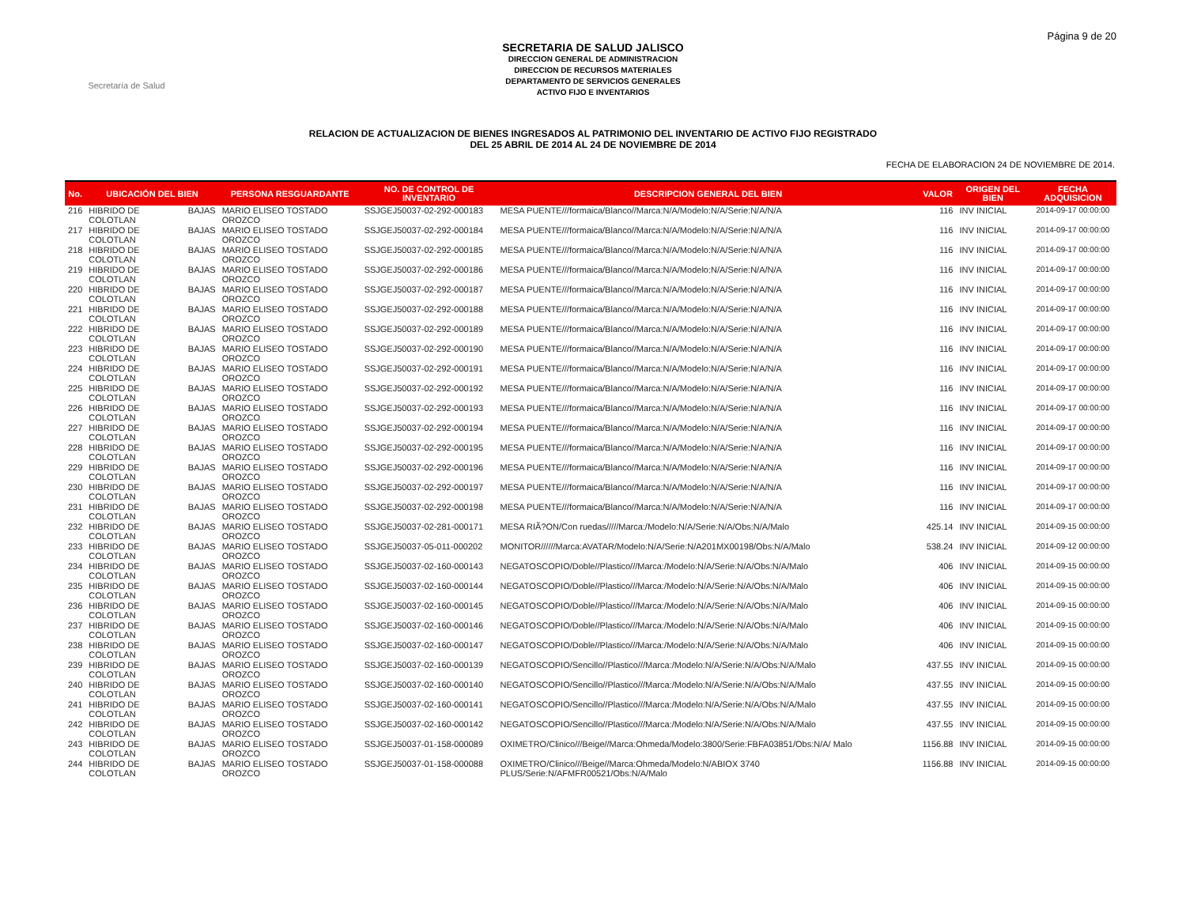Página 9 de 20
Secretaría de Salud
SECRETARIA DE SALUD JALISCO
DIRECCION GENERAL DE ADMINISTRACION
DIRECCION DE RECURSOS MATERIALES
DEPARTAMENTO DE SERVICIOS GENERALES
ACTIVO FIJO E INVENTARIOS
RELACION DE ACTUALIZACION DE BIENES INGRESADOS AL PATRIMONIO DEL INVENTARIO DE ACTIVO FIJO REGISTRADO
DEL 25 ABRIL DE 2014 AL 24 DE NOVIEMBRE DE 2014
FECHA DE ELABORACION 24 DE NOVIEMBRE DE 2014.
| No. | UBICACIÓN DEL BIEN | | PERSONA RESGUARDANTE | NO. DE CONTROL DE INVENTARIO | DESCRIPCION GENERAL DEL BIEN | VALOR | ORIGEN DEL BIEN | FECHA ADQUISICION |
| --- | --- | --- | --- | --- | --- | --- | --- | --- |
| 216 | HIBRIDO DE COLOTLAN | BAJAS | MARIO ELISEO TOSTADO OROZCO | SSJGEJ50037-02-292-000183 | MESA PUENTE///formaica/Blanco//Marca:N/A/Modelo:N/A/Serie:N/A/N/A | 116 | INV INICIAL | 2014-09-17 00:00:00 |
| 217 | HIBRIDO DE COLOTLAN | BAJAS | MARIO ELISEO TOSTADO OROZCO | SSJGEJ50037-02-292-000184 | MESA PUENTE///formaica/Blanco//Marca:N/A/Modelo:N/A/Serie:N/A/N/A | 116 | INV INICIAL | 2014-09-17 00:00:00 |
| 218 | HIBRIDO DE COLOTLAN | BAJAS | MARIO ELISEO TOSTADO OROZCO | SSJGEJ50037-02-292-000185 | MESA PUENTE///formaica/Blanco//Marca:N/A/Modelo:N/A/Serie:N/A/N/A | 116 | INV INICIAL | 2014-09-17 00:00:00 |
| 219 | HIBRIDO DE COLOTLAN | BAJAS | MARIO ELISEO TOSTADO OROZCO | SSJGEJ50037-02-292-000186 | MESA PUENTE///formaica/Blanco//Marca:N/A/Modelo:N/A/Serie:N/A/N/A | 116 | INV INICIAL | 2014-09-17 00:00:00 |
| 220 | HIBRIDO DE COLOTLAN | BAJAS | MARIO ELISEO TOSTADO OROZCO | SSJGEJ50037-02-292-000187 | MESA PUENTE///formaica/Blanco//Marca:N/A/Modelo:N/A/Serie:N/A/N/A | 116 | INV INICIAL | 2014-09-17 00:00:00 |
| 221 | HIBRIDO DE COLOTLAN | BAJAS | MARIO ELISEO TOSTADO OROZCO | SSJGEJ50037-02-292-000188 | MESA PUENTE///formaica/Blanco//Marca:N/A/Modelo:N/A/Serie:N/A/N/A | 116 | INV INICIAL | 2014-09-17 00:00:00 |
| 222 | HIBRIDO DE COLOTLAN | BAJAS | MARIO ELISEO TOSTADO OROZCO | SSJGEJ50037-02-292-000189 | MESA PUENTE///formaica/Blanco//Marca:N/A/Modelo:N/A/Serie:N/A/N/A | 116 | INV INICIAL | 2014-09-17 00:00:00 |
| 223 | HIBRIDO DE COLOTLAN | BAJAS | MARIO ELISEO TOSTADO OROZCO | SSJGEJ50037-02-292-000190 | MESA PUENTE///formaica/Blanco//Marca:N/A/Modelo:N/A/Serie:N/A/N/A | 116 | INV INICIAL | 2014-09-17 00:00:00 |
| 224 | HIBRIDO DE COLOTLAN | BAJAS | MARIO ELISEO TOSTADO OROZCO | SSJGEJ50037-02-292-000191 | MESA PUENTE///formaica/Blanco//Marca:N/A/Modelo:N/A/Serie:N/A/N/A | 116 | INV INICIAL | 2014-09-17 00:00:00 |
| 225 | HIBRIDO DE COLOTLAN | BAJAS | MARIO ELISEO TOSTADO OROZCO | SSJGEJ50037-02-292-000192 | MESA PUENTE///formaica/Blanco//Marca:N/A/Modelo:N/A/Serie:N/A/N/A | 116 | INV INICIAL | 2014-09-17 00:00:00 |
| 226 | HIBRIDO DE COLOTLAN | BAJAS | MARIO ELISEO TOSTADO OROZCO | SSJGEJ50037-02-292-000193 | MESA PUENTE///formaica/Blanco//Marca:N/A/Modelo:N/A/Serie:N/A/N/A | 116 | INV INICIAL | 2014-09-17 00:00:00 |
| 227 | HIBRIDO DE COLOTLAN | BAJAS | MARIO ELISEO TOSTADO OROZCO | SSJGEJ50037-02-292-000194 | MESA PUENTE///formaica/Blanco//Marca:N/A/Modelo:N/A/Serie:N/A/N/A | 116 | INV INICIAL | 2014-09-17 00:00:00 |
| 228 | HIBRIDO DE COLOTLAN | BAJAS | MARIO ELISEO TOSTADO OROZCO | SSJGEJ50037-02-292-000195 | MESA PUENTE///formaica/Blanco//Marca:N/A/Modelo:N/A/Serie:N/A/N/A | 116 | INV INICIAL | 2014-09-17 00:00:00 |
| 229 | HIBRIDO DE COLOTLAN | BAJAS | MARIO ELISEO TOSTADO OROZCO | SSJGEJ50037-02-292-000196 | MESA PUENTE///formaica/Blanco//Marca:N/A/Modelo:N/A/Serie:N/A/N/A | 116 | INV INICIAL | 2014-09-17 00:00:00 |
| 230 | HIBRIDO DE COLOTLAN | BAJAS | MARIO ELISEO TOSTADO OROZCO | SSJGEJ50037-02-292-000197 | MESA PUENTE///formaica/Blanco//Marca:N/A/Modelo:N/A/Serie:N/A/N/A | 116 | INV INICIAL | 2014-09-17 00:00:00 |
| 231 | HIBRIDO DE COLOTLAN | BAJAS | MARIO ELISEO TOSTADO OROZCO | SSJGEJ50037-02-292-000198 | MESA PUENTE///formaica/Blanco//Marca:N/A/Modelo:N/A/Serie:N/A/N/A | 116 | INV INICIAL | 2014-09-17 00:00:00 |
| 232 | HIBRIDO DE COLOTLAN | BAJAS | MARIO ELISEO TOSTADO OROZCO | SSJGEJ50037-02-281-000171 | MESA RIÃ?ON/Con ruedas/////Marca:/Modelo:N/A/Serie:N/A/Obs:N/A/Malo | 425.14 | INV INICIAL | 2014-09-15 00:00:00 |
| 233 | HIBRIDO DE COLOTLAN | BAJAS | MARIO ELISEO TOSTADO OROZCO | SSJGEJ50037-05-011-000202 | MONITOR//////Marca:AVATAR/Modelo:N/A/Serie:N/A201MX00198/Obs:N/A/Malo | 538.24 | INV INICIAL | 2014-09-12 00:00:00 |
| 234 | HIBRIDO DE COLOTLAN | BAJAS | MARIO ELISEO TOSTADO OROZCO | SSJGEJ50037-02-160-000143 | NEGATOSCOPIO/Doble//Plastico///Marca:/Modelo:N/A/Serie:N/A/Obs:N/A/Malo | 406 | INV INICIAL | 2014-09-15 00:00:00 |
| 235 | HIBRIDO DE COLOTLAN | BAJAS | MARIO ELISEO TOSTADO OROZCO | SSJGEJ50037-02-160-000144 | NEGATOSCOPIO/Doble//Plastico///Marca:/Modelo:N/A/Serie:N/A/Obs:N/A/Malo | 406 | INV INICIAL | 2014-09-15 00:00:00 |
| 236 | HIBRIDO DE COLOTLAN | BAJAS | MARIO ELISEO TOSTADO OROZCO | SSJGEJ50037-02-160-000145 | NEGATOSCOPIO/Doble//Plastico///Marca:/Modelo:N/A/Serie:N/A/Obs:N/A/Malo | 406 | INV INICIAL | 2014-09-15 00:00:00 |
| 237 | HIBRIDO DE COLOTLAN | BAJAS | MARIO ELISEO TOSTADO OROZCO | SSJGEJ50037-02-160-000146 | NEGATOSCOPIO/Doble//Plastico///Marca:/Modelo:N/A/Serie:N/A/Obs:N/A/Malo | 406 | INV INICIAL | 2014-09-15 00:00:00 |
| 238 | HIBRIDO DE COLOTLAN | BAJAS | MARIO ELISEO TOSTADO OROZCO | SSJGEJ50037-02-160-000147 | NEGATOSCOPIO/Doble//Plastico///Marca:/Modelo:N/A/Serie:N/A/Obs:N/A/Malo | 406 | INV INICIAL | 2014-09-15 00:00:00 |
| 239 | HIBRIDO DE COLOTLAN | BAJAS | MARIO ELISEO TOSTADO OROZCO | SSJGEJ50037-02-160-000139 | NEGATOSCOPIO/Sencillo//Plastico///Marca:/Modelo:N/A/Serie:N/A/Obs:N/A/Malo | 437.55 | INV INICIAL | 2014-09-15 00:00:00 |
| 240 | HIBRIDO DE COLOTLAN | BAJAS | MARIO ELISEO TOSTADO OROZCO | SSJGEJ50037-02-160-000140 | NEGATOSCOPIO/Sencillo//Plastico///Marca:/Modelo:N/A/Serie:N/A/Obs:N/A/Malo | 437.55 | INV INICIAL | 2014-09-15 00:00:00 |
| 241 | HIBRIDO DE COLOTLAN | BAJAS | MARIO ELISEO TOSTADO OROZCO | SSJGEJ50037-02-160-000141 | NEGATOSCOPIO/Sencillo//Plastico///Marca:/Modelo:N/A/Serie:N/A/Obs:N/A/Malo | 437.55 | INV INICIAL | 2014-09-15 00:00:00 |
| 242 | HIBRIDO DE COLOTLAN | BAJAS | MARIO ELISEO TOSTADO OROZCO | SSJGEJ50037-02-160-000142 | NEGATOSCOPIO/Sencillo//Plastico///Marca:/Modelo:N/A/Serie:N/A/Obs:N/A/Malo | 437.55 | INV INICIAL | 2014-09-15 00:00:00 |
| 243 | HIBRIDO DE COLOTLAN | BAJAS | MARIO ELISEO TOSTADO OROZCO | SSJGEJ50037-01-158-000089 | OXIMETRO/Clinico///Beige//Marca:Ohmeda/Modelo:3800/Serie:FBFA03851/Obs:N/A/ Malo | 1156.88 | INV INICIAL | 2014-09-15 00:00:00 |
| 244 | HIBRIDO DE COLOTLAN | BAJAS | MARIO ELISEO TOSTADO OROZCO | SSJGEJ50037-01-158-000088 | OXIMETRO/Clinico///Beige//Marca:Ohmeda/Modelo:N/ABIOX 3740 PLUS/Serie:N/AFMFR00521/Obs:N/A/Malo | 1156.88 | INV INICIAL | 2014-09-15 00:00:00 |